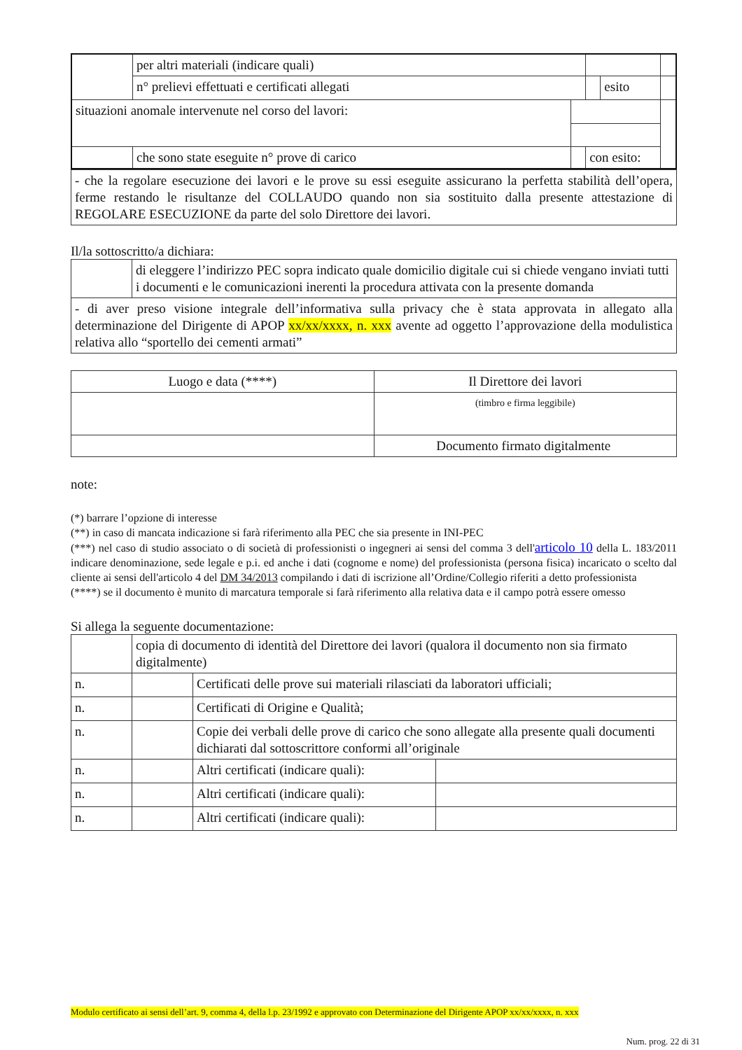| | per altri materiali (indicare quali) | | | | |
| | n° prelievi effettuati e certificati allegati | | | esito | |
| situazioni anomale intervenute nel corso del lavori: | | | | | |
| | che sono state eseguite n° prove di carico | | con esito: | | |
| - che la regolare esecuzione dei lavori e le prove su essi eseguite assicurano la perfetta stabilità dell’opera, ferme restando le risultanze del COLLAUDO quando non sia sostituito dalla presente attestazione di REGOLARE ESECUZIONE da parte del solo Direttore dei lavori. |
Il/la sottoscritto/a dichiara:
| | di eleggere l’indirizzo PEC sopra indicato quale domicilio digitale cui si chiede vengano inviati tutti i documenti e le comunicazioni inerenti la procedura attivata con la presente domanda |
| - di aver preso visione integrale dell’informativa sulla privacy che è stata approvata in allegato alla determinazione del Dirigente di APOP xx/xx/xxxx, n. xxx avente ad oggetto l’approvazione della modulistica relativa allo “sportello dei cementi armati” | |
| Luogo e data (****) | | Il Direttore dei lavori |
| | | (timbro e firma leggibile) |
| | Documento firmato digitalmente | |
note:
(*) barrare l’opzione di interesse
(**) in caso di mancata indicazione si farà riferimento alla PEC che sia presente in INI-PEC
(***) nel caso di studio associato o di società di professionisti o ingegneri ai sensi del comma 3 dell'articolo 10 della L. 183/2011 indicare denominazione, sede legale e p.i. ed anche i dati (cognome e nome) del professionista (persona fisica) incaricato o scelto dal cliente ai sensi dell'articolo 4 del DM 34/2013 compilando i dati di iscrizione all’Ordine/Collegio riferiti a detto professionista
(****) se il documento è munito di marcatura temporale si farà riferimento alla relativa data e il campo potrà essere omesso
Si allega la seguente documentazione:
| | copia di documento di identità del Direttore dei lavori (qualora il documento non sia firmato digitalmente) | | |
| n. | | Certificati delle prove sui materiali rilasciati da laboratori ufficiali; | |
| n. | | Certificati di Origine e Qualità; | |
| n. | | Copie dei verbali delle prove di carico che sono allegate alla presente quali documenti dichiarati dal sottoscrittore conformi all’originale | |
| n. | | Altri certificati (indicare quali): | |
| n. | | Altri certificati (indicare quali): | |
| n. | | Altri certificati (indicare quali): | |
Modulo certificato ai sensi dell’art. 9, comma 4, della l.p. 23/1992 e approvato con Determinazione del Dirigente APOP xx/xx/xxxx, n. xxx
Num. prog. 22 di 31